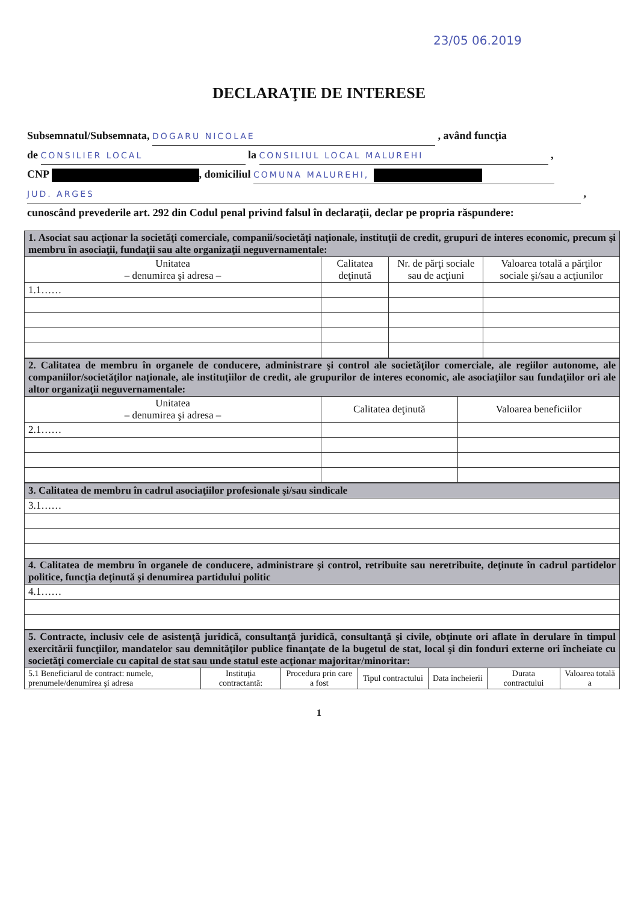23/05 06.2019
DECLARAŢIE DE INTERESE
Subsemnatul/Subsemnata, DOGARU NICOLAE , având funcţia
de CONSILIER LOCAL la CONSILIUL LOCAL MALUREHI ,
CNP , domiciliul COMUNA MALUREHI,
JUD. ARGES ,
cunoscând prevederile art. 292 din Codul penal privind falsul în declaraţii, declar pe propria răspundere:
| 1. Asociat sau acţionar la societăţi comerciale, companii/societăţi naţionale, instituţii de credit, grupuri de interes economic, precum şi membru în asociaţii, fundaţii sau alte organizaţii neguvernamentale: | | | |
| Unitatea – denumirea şi adresa – | Calitatea deţinută | Nr. de părţi sociale sau de acţiuni | Valoarea totală a părţilor sociale şi/sau a acţiunilor |
| 1.1…… | | | |
| 2. Calitatea de membru în organele de conducere, administrare şi control ale societăţilor comerciale, ale regiilor autonome, ale companiilor/societăţilor naţionale, ale instituţiilor de credit, ale grupurilor de interes economic, ale asociaţiilor sau fundaţiilor ori ale altor organizaţii neguvernamentale: | | |
| Unitatea – denumirea şi adresa – | Calitatea deţinută | Valoarea beneficiilor |
| 2.1…… | | |
| 3. Calitatea de membru în cadrul asociaţiilor profesionale şi/sau sindicale |
| 3.1…… |
| 4. Calitatea de membru în organele de conducere, administrare şi control, retribuite sau neretribuite, deţinute în cadrul partidelor politice, funcţia deţinută şi denumirea partidului politic |
| 4.1…… |
| 5. Contracte, inclusiv cele de asistenţă juridică, consultanţă juridică, consultanţă şi civile, obţinute ori aflate în derulare în timpul exercitării funcţiilor, mandatelor sau demnităţilor publice finanţate de la bugetul de stat, local şi din fonduri externe ori încheiate cu societăţi comerciale cu capital de stat sau unde statul este acţionar majoritar/minoritar: | | | | | | |
| 5.1 Beneficiarul de contract: numele, prenumele/denumirea şi adresa | Instituţia contractantă: | Procedura prin care a fost | Tipul contractului | Data încheierii | Durata contractului | Valoarea totală a |
1